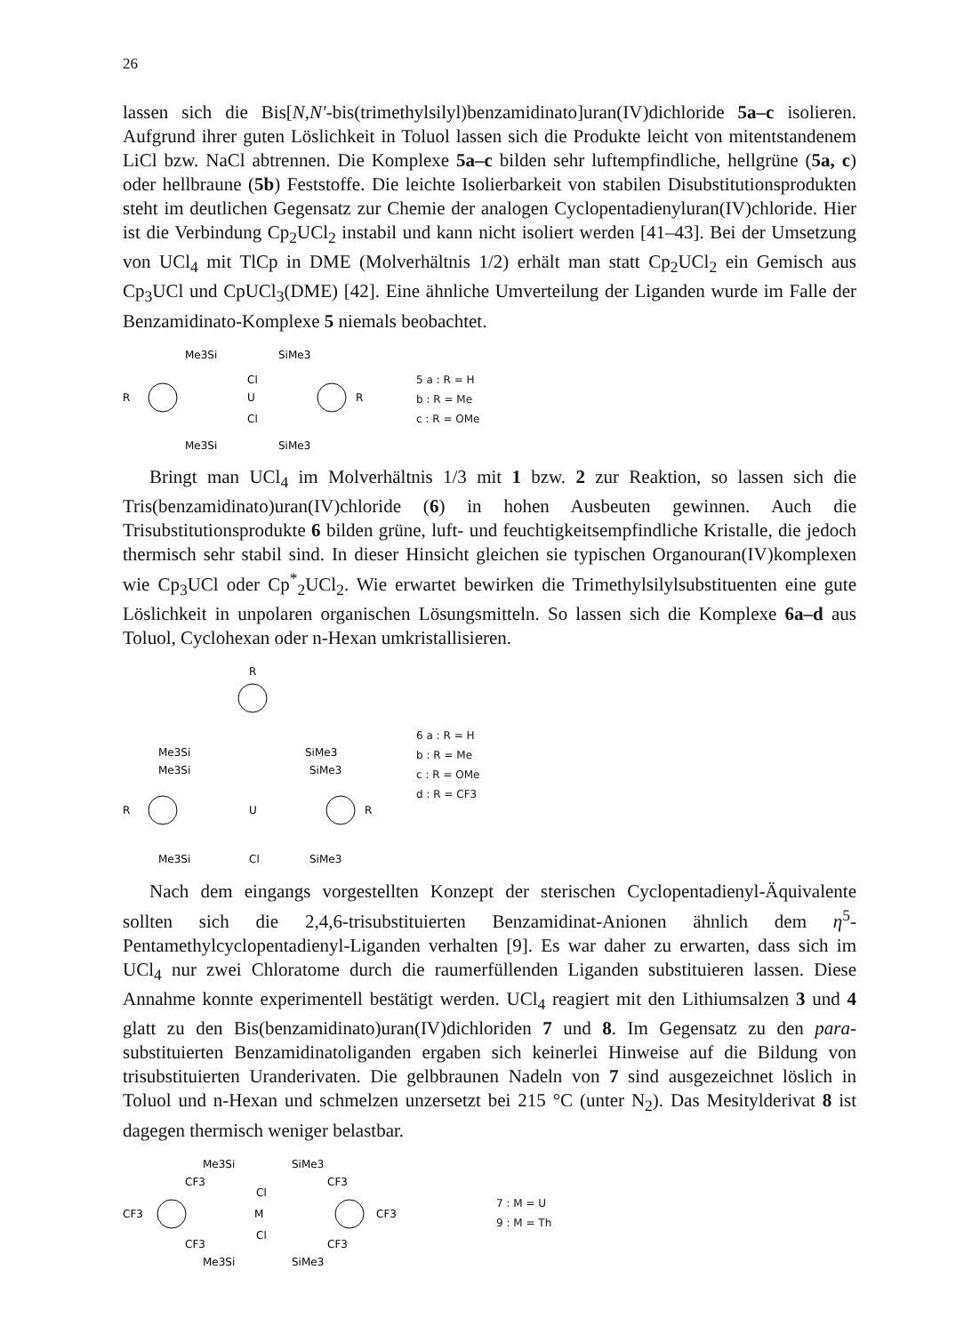26
lassen sich die Bis[N,N′-bis(trimethylsilyl)benzamidinato]uran(IV)dichloride 5a–c isolieren. Aufgrund ihrer guten Löslichkeit in Toluol lassen sich die Produkte leicht von mitentstandenem LiCl bzw. NaCl abtrennen. Die Komplexe 5a–c bilden sehr luftempfindliche, hellgrüne (5a, c) oder hellbraune (5b) Feststoffe. Die leichte Isolierbarkeit von stabilen Disubstitutionsprodukten steht im deutlichen Gegensatz zur Chemie der analogen Cyclopentadienyluran(IV)chloride. Hier ist die Verbindung Cp<sub>2</sub>UCl<sub>2</sub> instabil und kann nicht isoliert werden [41–43]. Bei der Umsetzung von UCl<sub>4</sub> mit TlCp in DME (Molverhältnis 1/2) erhält man statt Cp<sub>2</sub>UCl<sub>2</sub> ein Gemisch aus Cp<sub>3</sub>UCl und CpUCl<sub>3</sub>(DME) [42]. Eine ähnliche Umverteilung der Liganden wurde im Falle der Benzamidinato-Komplexe 5 niemals beobachtet.
Me3Si
SiMe3
R
U
Cl
Cl
R
Me3Si
SiMe3
5 a : R = H
b : R = Me
c : R = OMe
Bringt man UCl<sub>4</sub> im Molverhältnis 1/3 mit 1 bzw. 2 zur Reaktion, so lassen sich die Tris(benzamidinato)uran(IV)chloride (6) in hohen Ausbeuten gewinnen. Auch die Trisubstitutionsprodukte 6 bilden grüne, luft- und feuchtigkeitsempfindliche Kristalle, die jedoch thermisch sehr stabil sind. In dieser Hinsicht gleichen sie typischen Organouran(IV)komplexen wie Cp<sub>3</sub>UCl oder Cp<sup>*</sup><sub>2</sub>UCl<sub>2</sub>. Wie erwartet bewirken die Trimethylsilylsubstituenten eine gute Löslichkeit in unpolaren organischen Lösungsmitteln. So lassen sich die Komplexe 6a–d aus Toluol, Cyclohexan oder n-Hexan umkristallisieren.
R
Me3Si
SiMe3
Me3Si
SiMe3
R
U
R
Me3Si
Cl
SiMe3
6 a : R = H
b : R = Me
c : R = OMe
d : R = CF3
Nach dem eingangs vorgestellten Konzept der sterischen Cyclopentadienyl-Äquivalente sollten sich die 2,4,6-trisubstituierten Benzamidinat-Anionen ähnlich dem η<sup>5</sup>-Pentamethylcyclopentadienyl-Liganden verhalten [9]. Es war daher zu erwarten, dass sich im UCl<sub>4</sub> nur zwei Chloratome durch die raumerfüllenden Liganden substituieren lassen. Diese Annahme konnte experimentell bestätigt werden. UCl<sub>4</sub> reagiert mit den Lithiumsalzen 3 und 4 glatt zu den Bis(benzamidinato)uran(IV)dichloriden 7 und 8. Im Gegensatz zu den para-substituierten Benzamidinatoliganden ergaben sich keinerlei Hinweise auf die Bildung von trisubstituierten Uranderivaten. Die gelbbraunen Nadeln von 7 sind ausgezeichnet löslich in Toluol und n-Hexan und schmelzen unzersetzt bei 215 °C (unter N<sub>2</sub>). Das Mesitylderivat 8 ist dagegen thermisch weniger belastbar.
Me3Si
SiMe3
CF3
CF3
CF3
Cl
M
Cl
CF3
CF3
CF3
Me3Si
SiMe3
7 : M = U
9 : M = Th